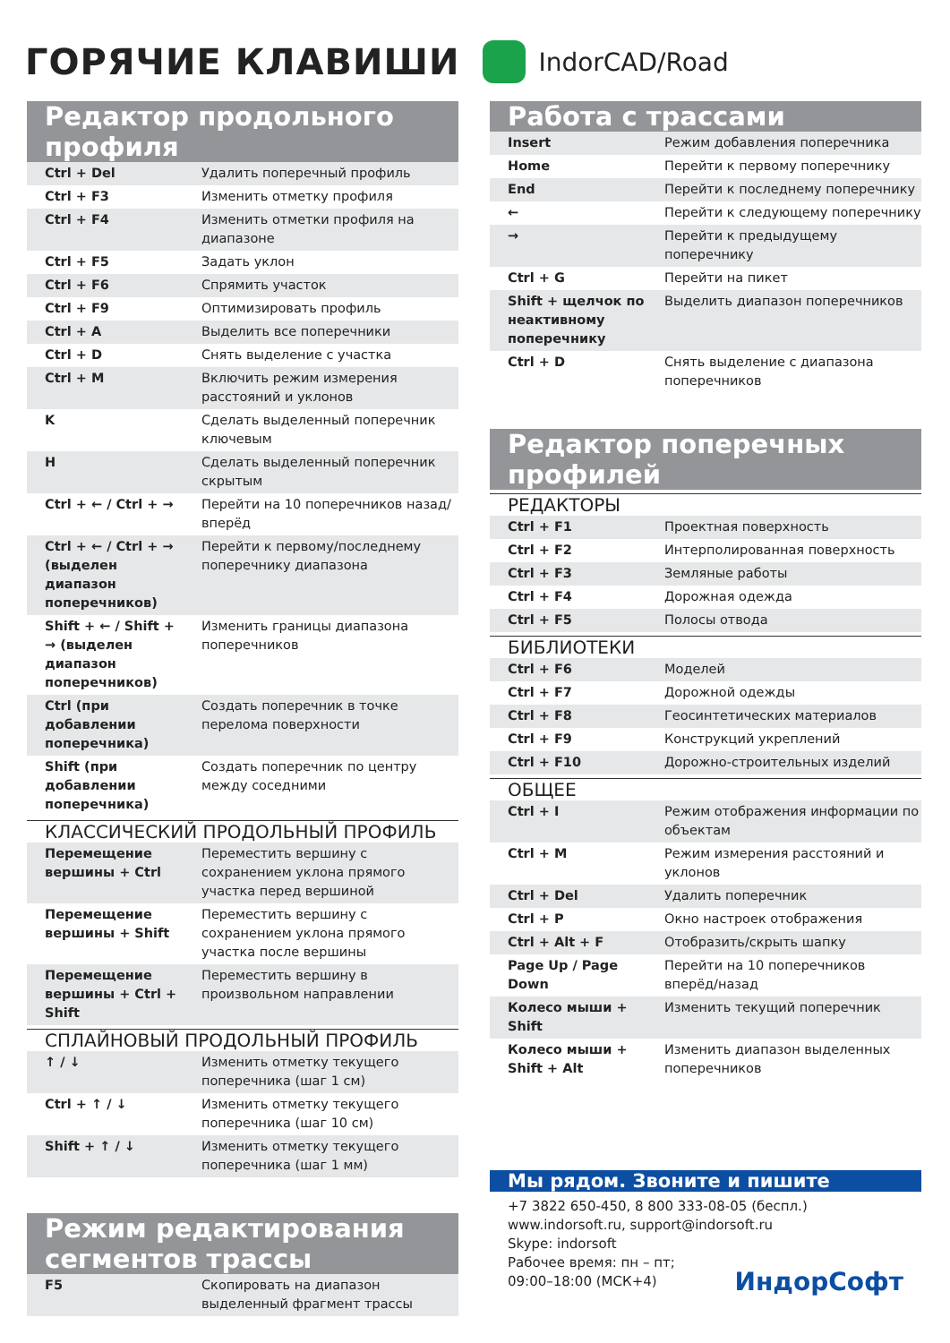ГОРЯЧИЕ КЛАВИШИ
IndorCAD/Road
Редактор продольного профиля
| Ctrl + Del | Удалить поперечный профиль |
| Ctrl + F3 | Изменить отметку профиля |
| Ctrl + F4 | Изменить отметки профиля на диапазоне |
| Ctrl + F5 | Задать уклон |
| Ctrl + F6 | Спрямить участок |
| Ctrl + F9 | Оптимизировать профиль |
| Ctrl + A | Выделить все поперечники |
| Ctrl + D | Снять выделение с участка |
| Ctrl + M | Включить режим измерения расстояний и уклонов |
| K | Сделать выделенный поперечник ключевым |
| H | Сделать выделенный поперечник скрытым |
| Ctrl + ← / Ctrl + → | Перейти на 10 поперечников назад/вперёд |
| Ctrl + ← / Ctrl + → (выделен диапазон поперечников) | Перейти к первому/последнему поперечнику диапазона |
| Shift + ← / Shift + → (выделен диапазон поперечников) | Изменить границы диапазона поперечников |
| Ctrl (при добавлении поперечника) | Создать поперечник в точке перелома поверхности |
| Shift (при добавлении поперечника) | Создать поперечник по центру между соседними |
КЛАССИЧЕСКИЙ ПРОДОЛЬНЫЙ ПРОФИЛЬ
| Перемещение вершины + Ctrl | Переместить вершину с сохранением уклона прямого участка перед вершиной |
| Перемещение вершины + Shift | Переместить вершину с сохранением уклона прямого участка после вершины |
| Перемещение вершины + Ctrl + Shift | Переместить вершину в произвольном направлении |
СПЛАЙНОВЫЙ ПРОДОЛЬНЫЙ ПРОФИЛЬ
| ↑ / ↓ | Изменить отметку текущего поперечника (шаг 1 см) |
| Ctrl + ↑ / ↓ | Изменить отметку текущего поперечника (шаг 10 см) |
| Shift + ↑ / ↓ | Изменить отметку текущего поперечника (шаг 1 мм) |
Режим редактирования сегментов трассы
| F5 | Скопировать на диапазон выделенный фрагмент трассы |
Работа с трассами
| Insert | Режим добавления поперечника |
| Home | Перейти к первому поперечнику |
| End | Перейти к последнему поперечнику |
| ← | Перейти к следующему поперечнику |
| → | Перейти к предыдущему поперечнику |
| Ctrl + G | Перейти на пикет |
| Shift + щелчок по неактивному поперечнику | Выделить диапазон поперечников |
| Ctrl + D | Снять выделение с диапазона поперечников |
Редактор поперечных профилей
РЕДАКТОРЫ
| Ctrl + F1 | Проектная поверхность |
| Ctrl + F2 | Интерполированная поверхность |
| Ctrl + F3 | Земляные работы |
| Ctrl + F4 | Дорожная одежда |
| Ctrl + F5 | Полосы отвода |
БИБЛИОТЕКИ
| Ctrl + F6 | Моделей |
| Ctrl + F7 | Дорожной одежды |
| Ctrl + F8 | Геосинтетических материалов |
| Ctrl + F9 | Конструкций укреплений |
| Ctrl + F10 | Дорожно-строительных изделий |
ОБЩЕЕ
| Ctrl + I | Режим отображения информации по объектам |
| Ctrl + M | Режим измерения расстояний и уклонов |
| Ctrl + Del | Удалить поперечник |
| Ctrl + P | Окно настроек отображения |
| Ctrl + Alt + F | Отобразить/скрыть шапку |
| Page Up / Page Down | Перейти на 10 поперечников вперёд/назад |
| Колесо мыши + Shift | Изменить текущий поперечник |
| Колесо мыши + Shift + Alt | Изменить диапазон выделенных поперечников |
Мы рядом. Звоните и пишите
+7 3822 650-450, 8 800 333-08-05 (беспл.)
www.indorsoft.ru, support@indorsoft.ru
Skype: indorsoft
Рабочее время: пн – пт;
09:00–18:00 (МСК+4) ИндорСофт